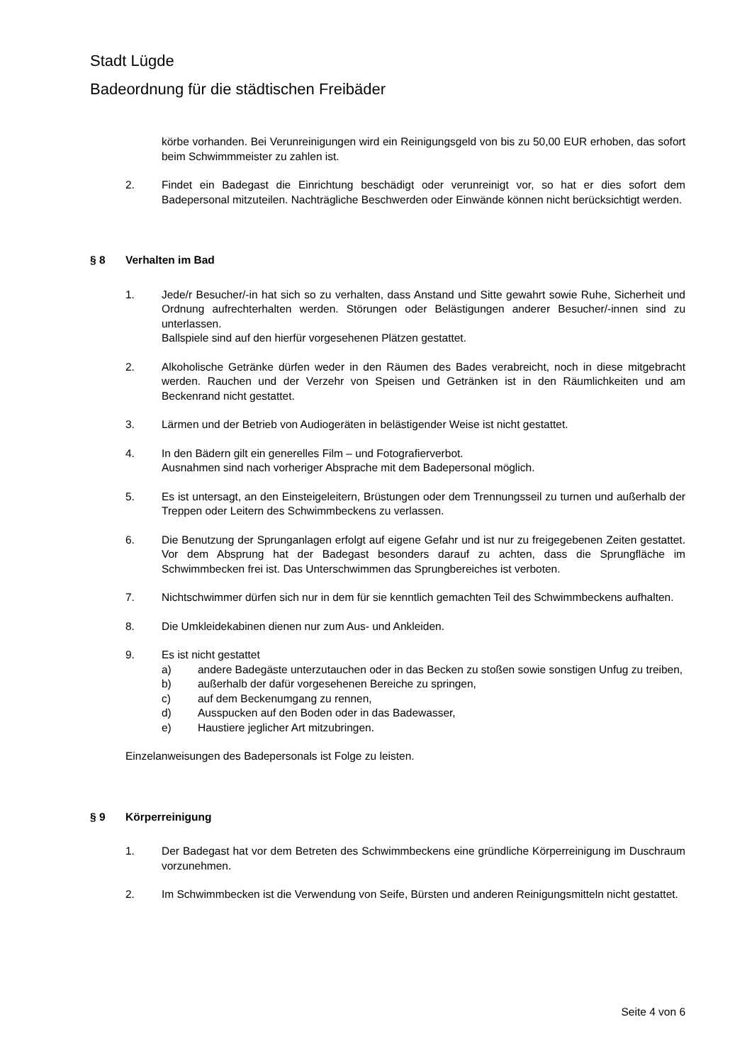Stadt Lügde
Badeordnung für die städtischen Freibäder
körbe vorhanden. Bei Verunreinigungen wird ein Reinigungsgeld von bis zu 50,00 EUR erhoben, das sofort beim Schwimmmeister zu zahlen ist.
2. Findet ein Badegast die Einrichtung beschädigt oder verunreinigt vor, so hat er dies sofort dem Badepersonal mitzuteilen. Nachträgliche Beschwerden oder Einwände können nicht berücksichtigt werden.
§ 8 Verhalten im Bad
1. Jede/r Besucher/-in hat sich so zu verhalten, dass Anstand und Sitte gewahrt sowie Ruhe, Sicherheit und Ordnung aufrechterhalten werden. Störungen oder Belästigungen anderer Besucher/-innen sind zu unterlassen.
Ballspiele sind auf den hierfür vorgesehenen Plätzen gestattet.
2. Alkoholische Getränke dürfen weder in den Räumen des Bades verabreicht, noch in diese mitgebracht werden. Rauchen und der Verzehr von Speisen und Getränken ist in den Räumlichkeiten und am Beckenrand nicht gestattet.
3. Lärmen und der Betrieb von Audiogeräten in belästigender Weise ist nicht gestattet.
4. In den Bädern gilt ein generelles Film – und Fotografierverbot.
Ausnahmen sind nach vorheriger Absprache mit dem Badepersonal möglich.
5. Es ist untersagt, an den Einsteigeleitern, Brüstungen oder dem Trennungsseil zu turnen und außerhalb der Treppen oder Leitern des Schwimmbeckens zu verlassen.
6. Die Benutzung der Sprunganlagen erfolgt auf eigene Gefahr und ist nur zu freigegebenen Zeiten gestattet. Vor dem Absprung hat der Badegast besonders darauf zu achten, dass die Sprungfläche im Schwimmbecken frei ist. Das Unterschwimmen das Sprungbereiches ist verboten.
7. Nichtschwimmer dürfen sich nur in dem für sie kenntlich gemachten Teil des Schwimmbeckens aufhalten.
8. Die Umkleidekabinen dienen nur zum Aus- und Ankleiden.
9. Es ist nicht gestattet
a) andere Badegäste unterzutauchen oder in das Becken zu stoßen sowie sonstigen Unfug zu treiben,
b) außerhalb der dafür vorgesehenen Bereiche zu springen,
c) auf dem Beckenumgang zu rennen,
d) Ausspucken auf den Boden oder in das Badewasser,
e) Haustiere jeglicher Art mitzubringen.
Einzelanweisungen des Badepersonals ist Folge zu leisten.
§ 9 Körperreinigung
1. Der Badegast hat vor dem Betreten des Schwimmbeckens eine gründliche Körperreinigung im Duschraum vorzunehmen.
2. Im Schwimmbecken ist die Verwendung von Seife, Bürsten und anderen Reinigungsmitteln nicht gestattet.
Seite 4 von 6